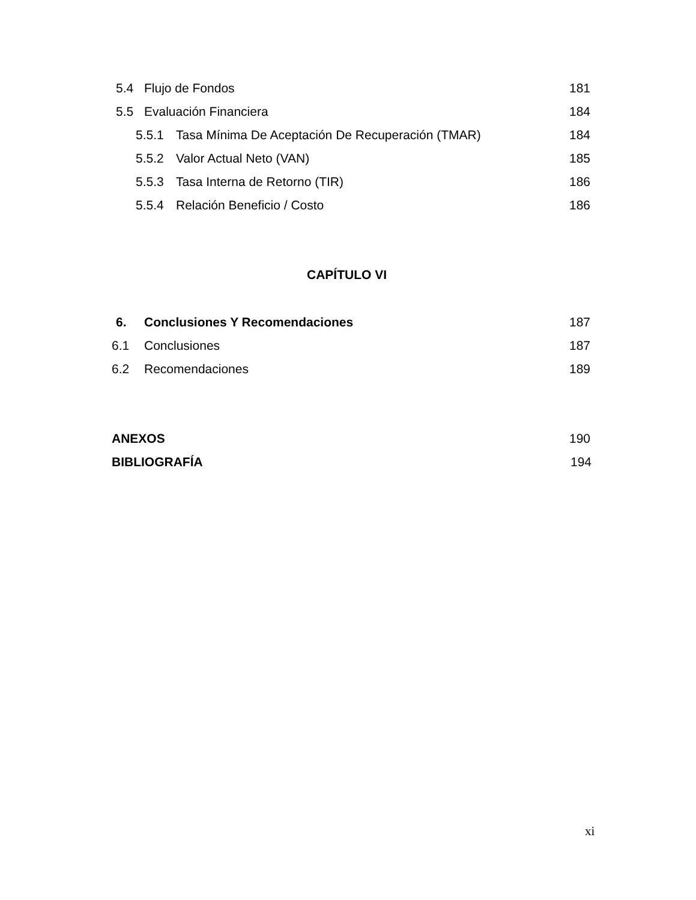5.4 Flujo de Fondos 181
5.5 Evaluación Financiera 184
5.5.1 Tasa Mínima De Aceptación De Recuperación (TMAR) 184
5.5.2 Valor Actual Neto (VAN) 185
5.5.3 Tasa Interna de Retorno (TIR) 186
5.5.4 Relación Beneficio / Costo 186
CAPÍTULO VI
6. Conclusiones Y Recomendaciones 187
6.1 Conclusiones 187
6.2 Recomendaciones 189
ANEXOS 190
BIBLIOGRAFÍA 194
xi